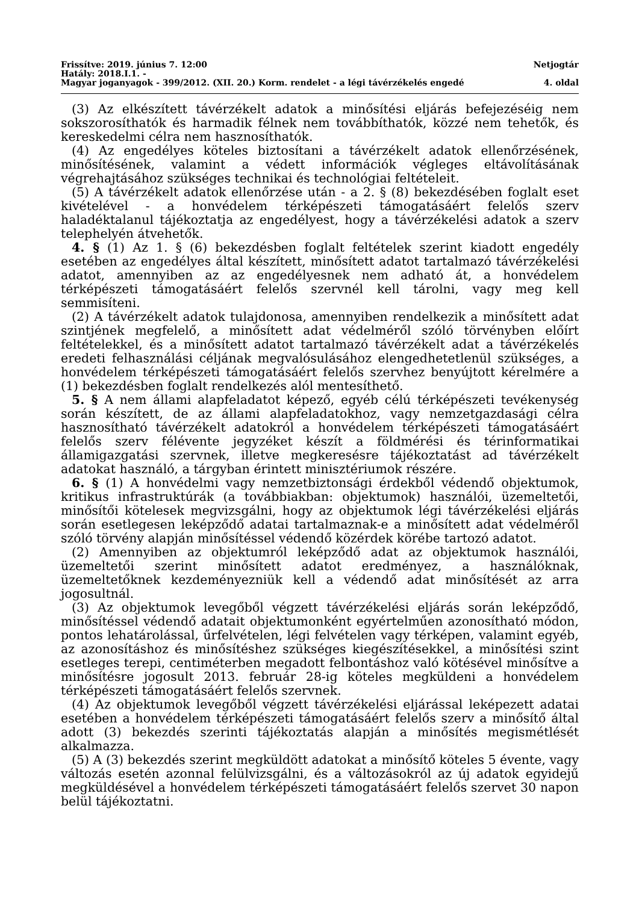Frissítve: 2019. június 7. 12:00 Netjogtár
Hatály: 2018.I.1. -
Magyar joganyagok - 399/2012. (XII. 20.) Korm. rendelet - a légi távérzékelés engedé 4. oldal
(3) Az elkészített távérzékelt adatok a minősítési eljárás befejezéséig nem sokszorosíthatók és harmadik félnek nem továbbíthatók, közzé nem tehetők, és kereskedelmi célra nem hasznosíthatók.
(4) Az engedélyes köteles biztosítani a távérzékelt adatok ellenőrzésének, minősítésének, valamint a védett információk végleges eltávolításának végrehajtásához szükséges technikai és technológiai feltételeit.
(5) A távérzékelt adatok ellenőrzése után - a 2. § (8) bekezdésében foglalt eset kivételével - a honvédelem térképészeti támogatásáért felelős szerv haladéktalanul tájékoztatja az engedélyest, hogy a távérzékelési adatok a szerv telephelyén átvehetők.
4. § (1) Az 1. § (6) bekezdésben foglalt feltételek szerint kiadott engedély esetében az engedélyes által készített, minősített adatot tartalmazó távérzékelési adatot, amennyiben az az engedélyesnek nem adható át, a honvédelem térképészeti támogatásáért felelős szervnél kell tárolni, vagy meg kell semmisíteni.
(2) A távérzékelt adatok tulajdonosa, amennyiben rendelkezik a minősített adat szintjének megfelelő, a minősített adat védelméről szóló törvényben előírt feltételekkel, és a minősített adatot tartalmazó távérzékelt adat a távérzékelés eredeti felhasználási céljának megvalósulásához elengedhetetlenül szükséges, a honvédelem térképészeti támogatásáért felelős szervhez benyújtott kérelmére a (1) bekezdésben foglalt rendelkezés alól mentesíthető.
5. § A nem állami alapfeladatot képező, egyéb célú térképészeti tevékenység során készített, de az állami alapfeladatokhoz, vagy nemzetgazdasági célra hasznosítható távérzékelt adatokról a honvédelem térképészeti támogatásáért felelős szerv félévente jegyzéket készít a földmérési és térinformatikai államigazgatási szervnek, illetve megkeresésre tájékoztatást ad távérzékelt adatokat használó, a tárgyban érintett minisztériumok részére.
6. § (1) A honvédelmi vagy nemzetbiztonsági érdekből védendő objektumok, kritikus infrastruktúrák (a továbbiakban: objektumok) használói, üzemeltetői, minősítői kötelesek megvizsgálni, hogy az objektumok légi távérzékelési eljárás során esetlegesen leképződő adatai tartalmaznak-e a minősített adat védelméről szóló törvény alapján minősítéssel védendő közérdek körébe tartozó adatot.
(2) Amennyiben az objektumról leképződő adat az objektumok használói, üzemeltetői szerint minősített adatot eredményez, a használóknak, üzemeltetőknek kezdeményezniük kell a védendő adat minősítését az arra jogosultnál.
(3) Az objektumok levegőből végzett távérzékelési eljárás során leképződő, minősítéssel védendő adatait objektumonként egyértelműen azonosítható módon, pontos lehatárolással, űrfelvételen, légi felvételen vagy térképen, valamint egyéb, az azonosításhoz és minősítéshez szükséges kiegészítésekkel, a minősítési szint esetleges terepi, centiméterben megadott felbontáshoz való kötésével minősítve a minősítésre jogosult 2013. február 28-ig köteles megküldeni a honvédelem térképészeti támogatásáért felelős szervnek.
(4) Az objektumok levegőből végzett távérzékelési eljárással leképezett adatai esetében a honvédelem térképészeti támogatásáért felelős szerv a minősítő által adott (3) bekezdés szerinti tájékoztatás alapján a minősítés megismétlését alkalmazza.
(5) A (3) bekezdés szerint megküldött adatokat a minősítő köteles 5 évente, vagy változás esetén azonnal felülvizsgálni, és a változásokról az új adatok egyidejű megküldésével a honvédelem térképészeti támogatásáért felelős szervet 30 napon belül tájékoztatni.